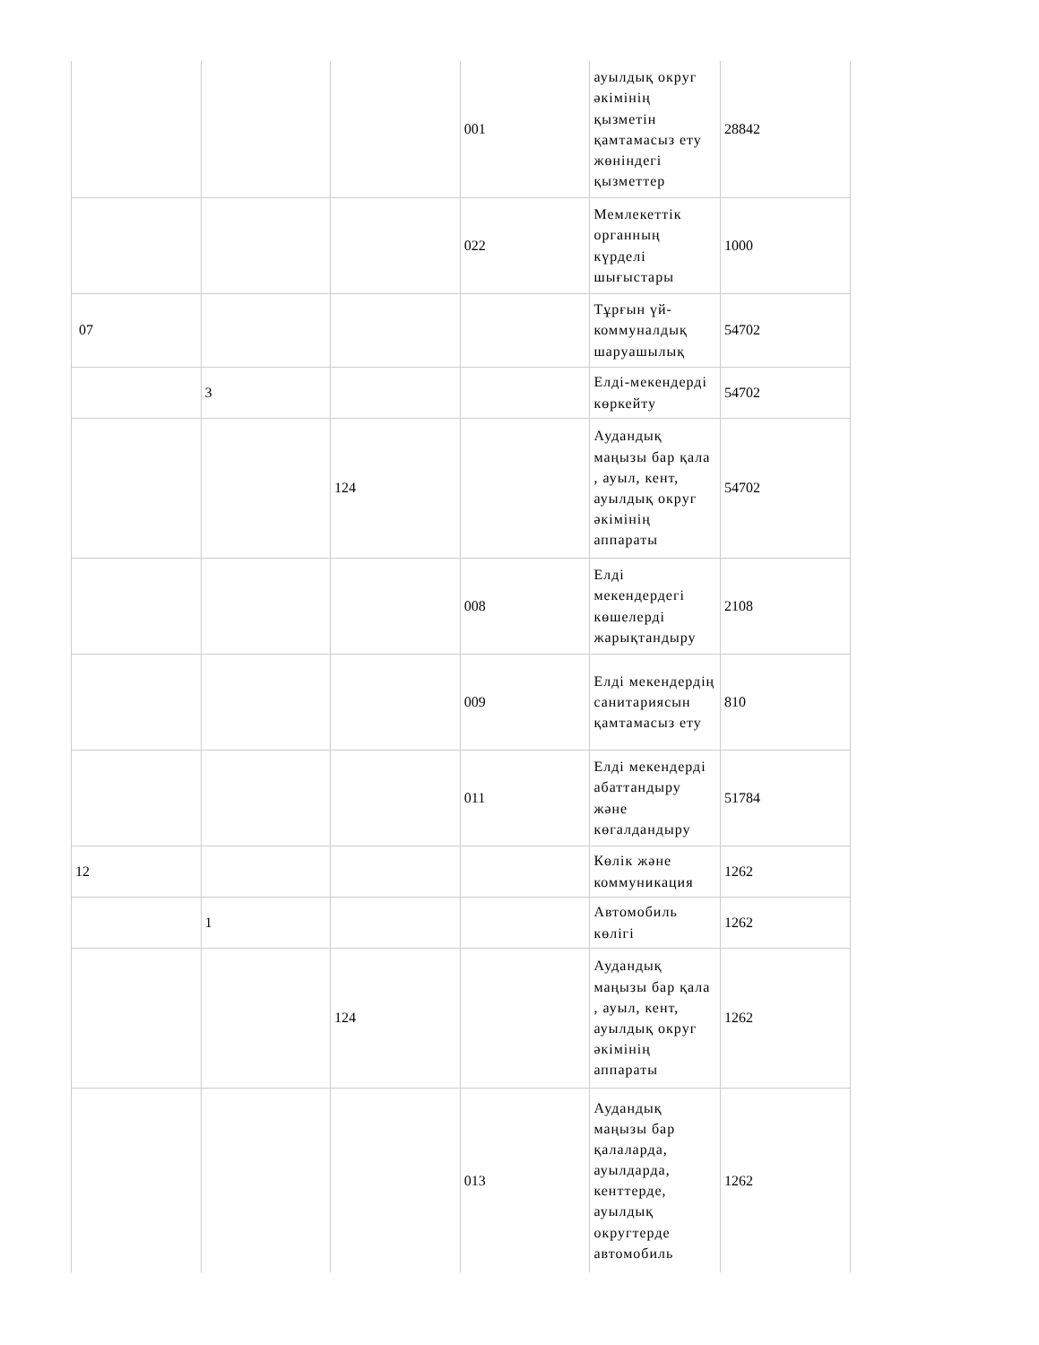| | | | 001 | ауылдық округ әкімінің қызметін қамтамасыз ету жөніндегі қызметтер | 28842 |
| | | | 022 | Мемлекеттік органның күрделі шығыстары | 1000 |
| 07 | | | | Тұрғын үй-коммуналдық шаруашылық | 54702 |
| | 3 | | | Елді-мекендерді көркейту | 54702 |
| | | 124 | | Аудандық маңызы бар қала , ауыл, кент, ауылдық округ әкімінің аппараты | 54702 |
| | | | 008 | Елді мекендердегі көшелерді жарықтандыру | 2108 |
| | | | 009 | Елді мекендердің санитариясын қамтамасыз ету | 810 |
| | | | 011 | Елді мекендерді абаттандыру және көгалдандыру | 51784 |
| 12 | | | | Көлік және коммуникация | 1262 |
| | 1 | | | Автомобиль көлігі | 1262 |
| | | 124 | | Аудандық маңызы бар қала , ауыл, кент, ауылдық округ әкімінің аппараты | 1262 |
| | | | 013 | Аудандық маңызы бар қалаларда, ауылдарда, кенттерде, ауылдық округтерде автомобиль | 1262 |